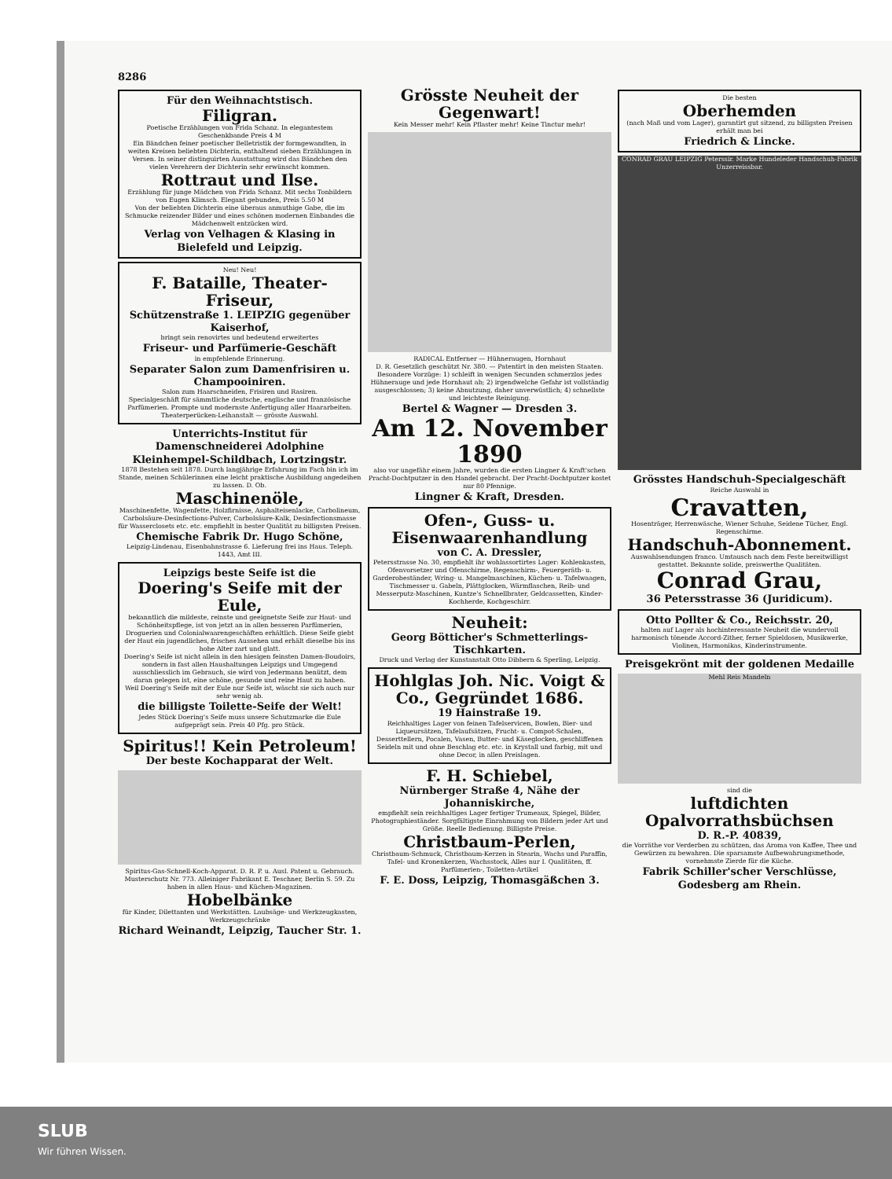8286
Für den Weihnachtstisch.
Filigran.
Poetische Erzählungen von Frida Schanz. In elegantestem Geschenkbande Preis 4 M
Ein Bändchen feiner poetischer Belletristik der formgewandten, in weiten Kreisen beliebten Dichterin, enthaltend sieben Erzählungen in Versen. In seiner distinguirten Ausstattung wird das Bändchen den vielen Verehrern der Dichterin sehr erwünscht kommen.
Rottraut und Ilse.
Erzählung für junge Mädchen von Frida Schanz. Mit sechs Tonbildern von Eugen Klimsch. Elegant gebunden, Preis 5.50 M
Von der beliebten Dichterin eine überaus anmuthige Gabe, die im Schmucke reizender Bilder und eines schönen modernen Einbandes die Mädchenwelt entzücken wird.
Verlag von Velhagen & Klasing in Bielefeld und Leipzig.
Neu! Neu!
F. Bataille, Theater-Friseur,
Schützenstraße 1. LEIPZIG gegenüber Kaiserhof,
bringt sein renovirtes und bedeutend erweitertes
Friseur- und Parfümerie-Geschäft
in empfehlende Erinnerung.
Separater Salon zum Damenfrisiren u. Champooiniren.
Salon zum Haarschneiden, Frisiren und Rasiren.
Specialgeschäft für sämmtliche deutsche, englische und französische Parfümerien. Prompte und modernste Anfertigung aller Haararbeiten. Theaterperücken-Leihanstalt — grösste Auswahl.
Unterrichts-Institut für Damenschneiderei Adolphine Kleinhempel-Schildbach, Lortzingstr.
1878 Bestehen seit 1878. Durch langjährige Erfahrung im Fach bin ich im Stande, meinen Schülerinnen eine leicht praktische Ausbildung angedeihen zu lassen. D. Ob.
Maschinenöle,
Maschinenfette, Wagenfette, Holzfirnisse, Asphalteisenlacke, Carbolineum, Carbolsäure-Desinfections-Pulver, Carbolsäure-Kalk, Desinfectionsmasse für Wasserclosets etc. etc. empfiehlt in bester Qualität zu billigsten Preisen.
Chemische Fabrik Dr. Hugo Schöne,
Leipzig-Lindenau, Eisenbahnstrasse 6. Lieferung frei ins Haus. Teleph. 1443, Amt III.
Leipzigs beste Seife ist die
Doering's Seife mit der Eule,
bekanntlich die mildeste, reinste und geeignetste Seife zur Haut- und Schönheitspflege, ist von jetzt an in allen besseren Parfümerien, Droguerien und Colonialwaarengeschäften erhältlich. Diese Seife giebt der Haut ein jugendliches, frisches Aussehen und erhält dieselbe bis ins hohe Alter zart und glatt.
Doering's Seife ist nicht allein in den hiesigen feinsten Damen-Boudoirs, sondern in fast allen Haushaltungen Leipzigs und Umgegend ausschliesslich im Gebrauch, sie wird von Jedermann benützt, dem daran gelegen ist, eine schöne, gesunde und reine Haut zu haben.
Weil Doering's Seife mit der Eule nur Seife ist, wäscht sie sich auch nur sehr wenig ab.
die billigste Toilette-Seife der Welt!
Jedes Stück Doering's Seife muss unsere Schutzmarke die Eule aufgeprägt sein. Preis 40 Pfg. pro Stück.
Spiritus!! Kein Petroleum!
Der beste Kochapparat der Welt.
Spiritus-Gas-Schnell-Koch-Apparat. D. R. P. u. Ausl. Patent u. Gebrauch. Musterschutz Nr. 773. Alleiniger Fabrikant E. Teschner, Berlin S. 59. Zu haben in allen Haus- und Küchen-Magazinen.
Hobelbänke
für Kinder, Dilettanten und Werkstätten. Laubsäge- und Werkzeugkasten, Werkzeugschränke
Richard Weinandt, Leipzig, Taucher Str. 1.
Grösste Neuheit der Gegenwart!
Kein Messer mehr! Kein Pflaster mehr! Keine Tinctur mehr!
RADICAL Entferner — Hühneraugen, Hornhaut
D. R. Gesetzlich geschützt Nr. 380. — Patentirt in den meisten Staaten.
Besondere Vorzüge: 1) schleift in wenigen Secunden schmerzlos jedes Hühnerauge und jede Hornhaut ab; 2) irgendwelche Gefahr ist vollständig ausgeschlossen; 3) keine Abnutzung, daher unverwüstlich; 4) schnellste und leichteste Reinigung.
Bertel & Wagner — Dresden 3.
Am 12. November 1890
also vor ungefähr einem Jahre, wurden die ersten Lingner & Kraft'schen Pracht-Dochtputzer in den Handel gebracht. Der Pracht-Dochtputzer kostet nur 80 Pfennige.
Lingner & Kraft, Dresden.
Ofen-, Guss- u. Eisenwaarenhandlung
von C. A. Dressler,
Petersstrasse No. 30, empfiehlt ihr wohlassortirtes Lager: Kohlenkasten, Ofenvorsetzer und Ofenschirme, Regenschirm-, Feuergeräth- u. Garderobeständer, Wring- u. Mangelmaschinen, Küchen- u. Tafelwaagen, Tischmesser u. Gabeln, Plättglocken, Wärmflaschen, Reib- und Messerputz-Maschinen, Kuntze's Schnellbrater, Geldcassetten, Kinder-Kochherde, Kochgeschirr.
Neuheit:
Georg Bötticher's Schmetterlings-Tischkarten.
Druck und Verlag der Kunstanstalt Otto Dibbern & Sperling, Leipzig.
Hohlglas Joh. Nic. Voigt & Co., Gegründet 1686.
19 Hainstraße 19.
Reichhaltiges Lager von feinen Tafelservicen, Bowlen, Bier- und Liqueursätzen, Tafelaufsätzen, Frucht- u. Compot-Schalen, Desserttellern, Pocalen, Vasen, Butter- und Käseglocken, geschliffenen Seideln mit und ohne Beschlag etc. etc. in Krystall und farbig, mit und ohne Decor, in allen Preislagen.
F. H. Schiebel,
Nürnberger Straße 4, Nähe der Johanniskirche,
empfiehlt sein reichhaltiges Lager fertiger Trumeaux, Spiegel, Bilder, Photographieständer. Sorgfältigste Einrahmung von Bildern jeder Art und Größe. Reelle Bedienung. Billigste Preise.
Christbaum-Perlen,
Christbaum-Schmuck, Christbaum-Kerzen in Stearin, Wachs und Paraffin, Tafel- und Kronenkerzen, Wachsstock, Alles nur I. Qualitäten, ff. Parfümerien-, Toiletten-Artikel
F. E. Doss, Leipzig, Thomasgäßchen 3.
Die besten
Oberhemden
(nach Maß und vom Lager), garantirt gut sitzend, zu billigsten Preisen erhält man bei
Friedrich & Lincke.
CONRAD GRAU LEIPZIG Peterssir. Marke Hundeleder Handschuh-Fabrik Unzerreissbar.
Grösstes Handschuh-Specialgeschäft
Reiche Auswahl in
Cravatten,
Hosenträger, Herrenwäsche, Wiener Schuhe, Seidene Tücher, Engl. Regenschirme.
Handschuh-Abonnement.
Auswahlsendungen franco. Umtausch nach dem Feste bereitwilligst gestattet. Bekannte solide, preiswerthe Qualitäten.
Conrad Grau,
36 Petersstrasse 36 (Juridicum).
Otto Pollter & Co., Reichsstr. 20,
halten auf Lager als hochinteressante Neuheit die wundervoll harmonisch tönende Accord-Zither, ferner Spieldosen, Musikwerke, Violinen, Harmonikas, Kinderinstrumente.
Preisgekrönt mit der goldenen Medaille
Mehl Reis Mandeln
sind die
luftdichten Opalvorrathsbüchsen
D. R.-P. 40839,
die Vorräthe vor Verderben zu schützen, das Aroma von Kaffee, Thee und Gewürzen zu bewahren. Die sparsamste Aufbewahrungsmethode, vornehmste Zierde für die Küche.
Fabrik Schiller'scher Verschlüsse, Godesberg am Rhein.
SLUB
Wir führen Wissen.